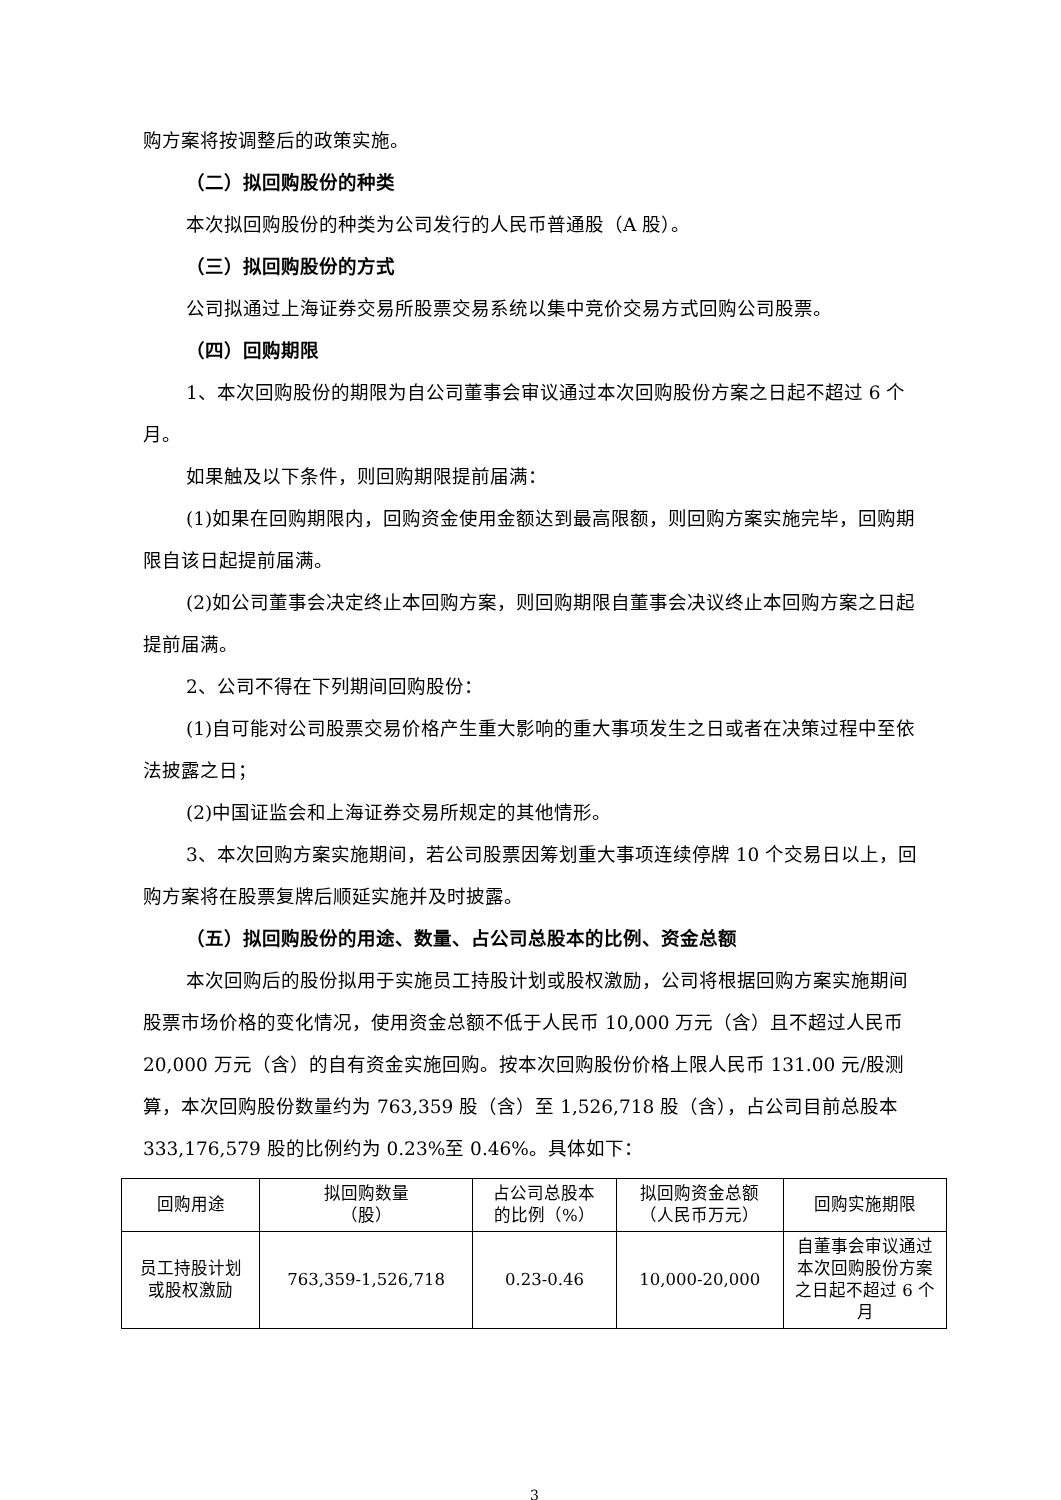购方案将按调整后的政策实施。
（二）拟回购股份的种类
本次拟回购股份的种类为公司发行的人民币普通股（A 股）。
（三）拟回购股份的方式
公司拟通过上海证券交易所股票交易系统以集中竞价交易方式回购公司股票。
（四）回购期限
1、本次回购股份的期限为自公司董事会审议通过本次回购股份方案之日起不超过 6 个月。
如果触及以下条件，则回购期限提前届满：
(1)如果在回购期限内，回购资金使用金额达到最高限额，则回购方案实施完毕，回购期限自该日起提前届满。
(2)如公司董事会决定终止本回购方案，则回购期限自董事会决议终止本回购方案之日起提前届满。
2、公司不得在下列期间回购股份：
(1)自可能对公司股票交易价格产生重大影响的重大事项发生之日或者在决策过程中至依法披露之日；
(2)中国证监会和上海证券交易所规定的其他情形。
3、本次回购方案实施期间，若公司股票因筹划重大事项连续停牌 10 个交易日以上，回购方案将在股票复牌后顺延实施并及时披露。
（五）拟回购股份的用途、数量、占公司总股本的比例、资金总额
本次回购后的股份拟用于实施员工持股计划或股权激励，公司将根据回购方案实施期间股票市场价格的变化情况，使用资金总额不低于人民币 10,000 万元（含）且不超过人民币 20,000 万元（含）的自有资金实施回购。按本次回购股份价格上限人民币 131.00 元/股测算，本次回购股份数量约为 763,359 股（含）至 1,526,718 股（含），占公司目前总股本 333,176,579 股的比例约为 0.23%至 0.46%。具体如下：
| 回购用途 | 拟回购数量 （股） | 占公司总股本 的比例（%） | 拟回购资金总额 （人民币万元） | 回购实施期限 |
| 员工持股计划 或股权激励 | 763,359-1,526,718 | 0.23-0.46 | 10,000-20,000 | 自董事会审议通过本次回购股份方案之日起不超过 6 个月 |
3